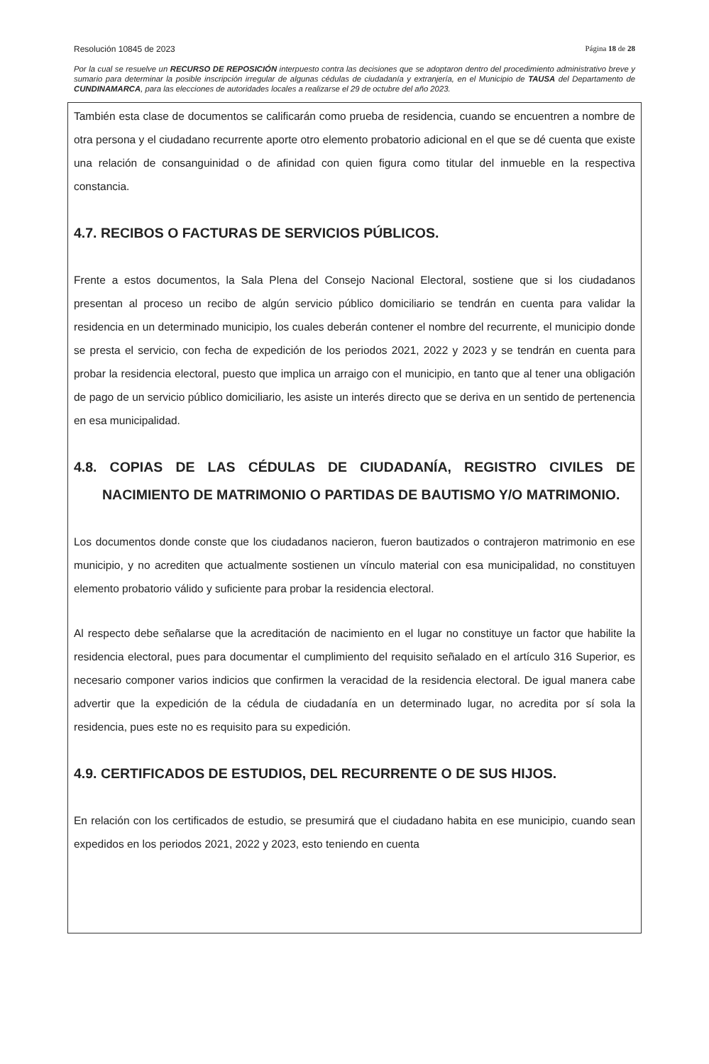Resolución 10845 de 2023 Página 18 de 28
Por la cual se resuelve un RECURSO DE REPOSICIÓN interpuesto contra las decisiones que se adoptaron dentro del procedimiento administrativo breve y sumario para determinar la posible inscripción irregular de algunas cédulas de ciudadanía y extranjería, en el Municipio de TAUSA del Departamento de CUNDINAMARCA, para las elecciones de autoridades locales a realizarse el 29 de octubre del año 2023.
También esta clase de documentos se calificarán como prueba de residencia, cuando se encuentren a nombre de otra persona y el ciudadano recurrente aporte otro elemento probatorio adicional en el que se dé cuenta que existe una relación de consanguinidad o de afinidad con quien figura como titular del inmueble en la respectiva constancia.
4.7. RECIBOS O FACTURAS DE SERVICIOS PÚBLICOS.
Frente a estos documentos, la Sala Plena del Consejo Nacional Electoral, sostiene que si los ciudadanos presentan al proceso un recibo de algún servicio público domiciliario se tendrán en cuenta para validar la residencia en un determinado municipio, los cuales deberán contener el nombre del recurrente, el municipio donde se presta el servicio, con fecha de expedición de los periodos 2021, 2022 y 2023 y se tendrán en cuenta para probar la residencia electoral, puesto que implica un arraigo con el municipio, en tanto que al tener una obligación de pago de un servicio público domiciliario, les asiste un interés directo que se deriva en un sentido de pertenencia en esa municipalidad.
4.8. COPIAS DE LAS CÉDULAS DE CIUDADANÍA, REGISTRO CIVILES DE NACIMIENTO DE MATRIMONIO O PARTIDAS DE BAUTISMO Y/O MATRIMONIO.
Los documentos donde conste que los ciudadanos nacieron, fueron bautizados o contrajeron matrimonio en ese municipio, y no acrediten que actualmente sostienen un vínculo material con esa municipalidad, no constituyen elemento probatorio válido y suficiente para probar la residencia electoral.
Al respecto debe señalarse que la acreditación de nacimiento en el lugar no constituye un factor que habilite la residencia electoral, pues para documentar el cumplimiento del requisito señalado en el artículo 316 Superior, es necesario componer varios indicios que confirmen la veracidad de la residencia electoral. De igual manera cabe advertir que la expedición de la cédula de ciudadanía en un determinado lugar, no acredita por sí sola la residencia, pues este no es requisito para su expedición.
4.9. CERTIFICADOS DE ESTUDIOS, DEL RECURRENTE O DE SUS HIJOS.
En relación con los certificados de estudio, se presumirá que el ciudadano habita en ese municipio, cuando sean expedidos en los periodos 2021, 2022 y 2023, esto teniendo en cuenta